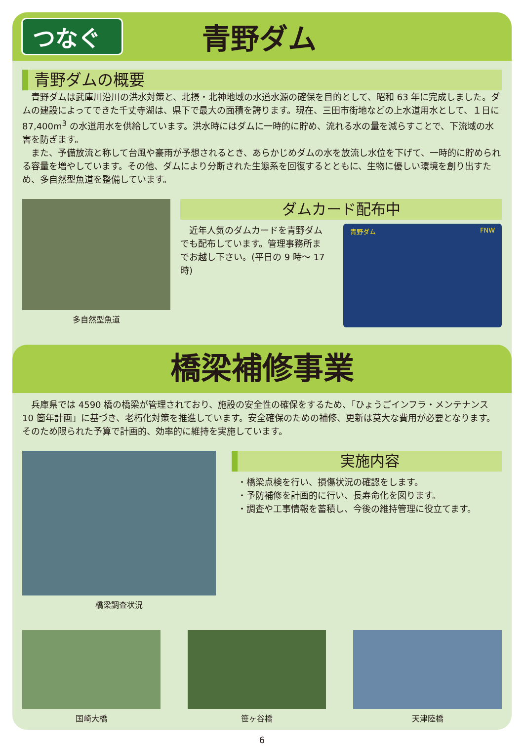つなぐ
青野ダム
青野ダムの概要
青野ダムは武庫川沿川の洪水対策と、北摂・北神地域の水道水源の確保を目的として、昭和 63 年に完成しました。ダムの建設によってできた千丈寺湖は、県下で最大の面積を誇ります。現在、三田市街地などの上水道用水として、１日に 87,400m<sup>3</sup> の水道用水を供給しています。洪水時にはダムに一時的に貯め、流れる水の量を減らすことで、下流域の水害を防ぎます。
また、予備放流と称して台風や豪雨が予想されるとき、あらかじめダムの水を放流し水位を下げて、一時的に貯められる容量を増やしています。その他、ダムにより分断された生態系を回復するとともに、生物に優しい環境を創り出すため、多自然型魚道を整備しています。
多自然型魚道
ダムカード配布中
　近年人気のダムカードを青野ダムでも配布しています。管理事務所までお越し下さい。(平日の 9 時～ 17 時)
青野ダム FNW
橋梁補修事業
兵庫県では 4590 橋の橋梁が管理されており、施設の安全性の確保をするため、「ひょうごインフラ・メンテナンス 10 箇年計画」に基づき、老朽化対策を推進しています。安全確保のための補修、更新は莫大な費用が必要となります。そのため限られた予算で計画的、効率的に維持を実施しています。
橋梁調査状況
実施内容
・橋梁点検を行い、損傷状況の確認をします。
・予防補修を計画的に行い、長寿命化を図ります。
・調査や工事情報を蓄積し、今後の維持管理に役立てます。
国崎大橋 笹ヶ谷橋 天津陸橋
6